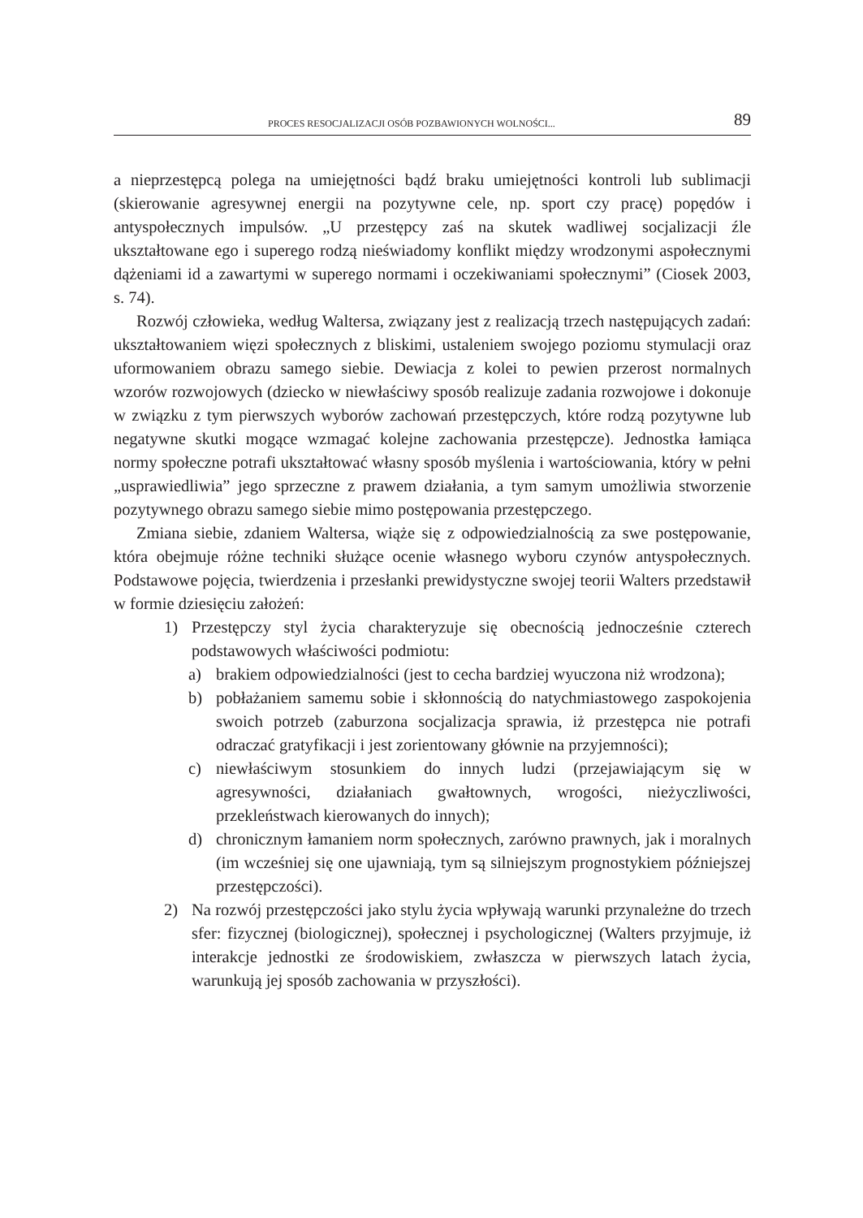PROCES RESOCJALIZACJI OSÓB POZBAWIONYCH WOLNOŚCI... 89
a nieprzestępcą polega na umiejętności bądź braku umiejętności kontroli lub sublimacji (skierowanie agresywnej energii na pozytywne cele, np. sport czy pracę) popędów i antyspołecznych impulsów. „U przestępcy zaś na skutek wadliwej socjalizacji źle ukształtowane ego i superego rodzą nieświadomy konflikt między wrodzonymi aspołecznymi dążeniami id a zawartymi w superego normami i oczekiwaniami społecznymi” (Ciosek 2003, s. 74).
Rozwój człowieka, według Waltersa, związany jest z realizacją trzech następujących zadań: ukształtowaniem więzi społecznych z bliskimi, ustaleniem swojego poziomu stymulacji oraz uformowaniem obrazu samego siebie. Dewiacja z kolei to pewien przerost normalnych wzorów rozwojowych (dziecko w niewłaściwy sposób realizuje zadania rozwojowe i dokonuje w związku z tym pierwszych wyborów zachowań przestępczych, które rodzą pozytywne lub negatywne skutki mogące wzmagać kolejne zachowania przestępcze). Jednostka łamiąca normy społeczne potrafi ukształtować własny sposób myślenia i wartościowania, który w pełni „usprawiedliwia” jego sprzeczne z prawem działania, a tym samym umożliwia stworzenie pozytywnego obrazu samego siebie mimo postępowania przestępczego.
Zmiana siebie, zdaniem Waltersa, wiąże się z odpowiedzialnością za swe postępowanie, która obejmuje różne techniki służące ocenie własnego wyboru czynów antyspołecznych. Podstawowe pojęcia, twierdzenia i przesłanki prewidystyczne swojej teorii Walters przedstawił w formie dziesięciu założeń:
1) Przestępczy styl życia charakteryzuje się obecnością jednocześnie czterech podstawowych właściwości podmiotu:
a) brakiem odpowiedzialności (jest to cecha bardziej wyuczona niż wrodzona);
b) pobłażaniem samemu sobie i skłonnością do natychmiastowego zaspokojenia swoich potrzeb (zaburzona socjalizacja sprawia, iż przestępca nie potrafi odraczać gratyfikacji i jest zorientowany głównie na przyjemności);
c) niewłaściwym stosunkiem do innych ludzi (przejawiającym się w agresywności, działaniach gwałtownych, wrogości, nieżyczliwości, przekleństwach kierowanych do innych);
d) chronicznym łamaniem norm społecznych, zarówno prawnych, jak i moralnych (im wcześniej się one ujawniają, tym są silniejszym prognostykiem późniejszej przestępczości).
2) Na rozwój przestępczości jako stylu życia wpływają warunki przynależne do trzech sfer: fizycznej (biologicznej), społecznej i psychologicznej (Walters przyjmuje, iż interakcje jednostki ze środowiskiem, zwłaszcza w pierwszych latach życia, warunkują jej sposób zachowania w przyszłości).